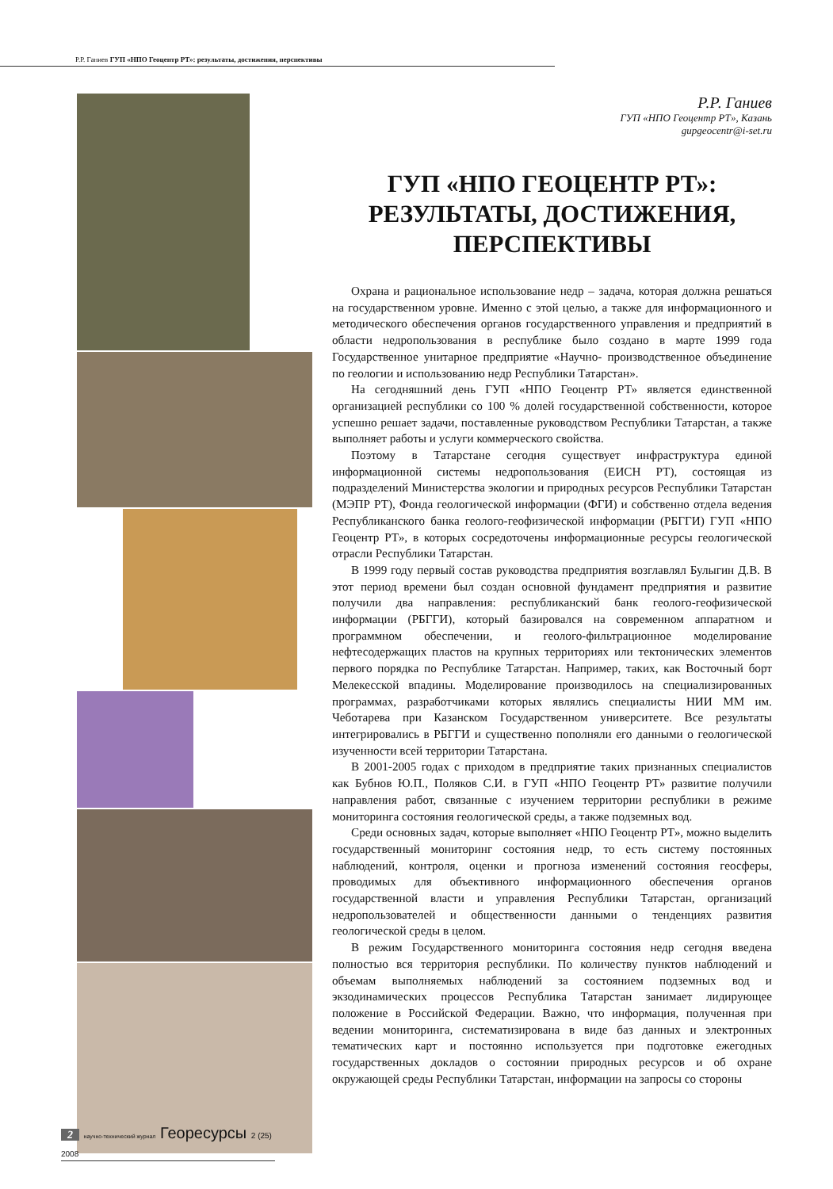Р.Р. Ганиев ГУП «НПО Геоцентр РТ»: результаты, достижения, перспективы
Р.Р. Ганиев
ГУП «НПО Геоцентр РТ», Казань
gupgeocentr@i-set.ru
ГУП «НПО ГЕОЦЕНТР РТ»:
РЕЗУЛЬТАТЫ, ДОСТИЖЕНИЯ,
ПЕРСПЕКТИВЫ
Охрана и рациональное использование недр – задача, которая должна решаться на государственном уровне. Именно с этой целью, а также для информационного и методического обеспечения органов государственного управления и предприятий в области недропользования в республике было создано в марте 1999 года Государственное унитарное предприятие «Научно- производственное объединение по геологии и использованию недр Республики Татарстан».
На сегодняшний день ГУП «НПО Геоцентр РТ» является единственной организацией республики со 100 % долей государственной собственности, которое успешно решает задачи, поставленные руководством Республики Татарстан, а также выполняет работы и услуги коммерческого свойства.
Поэтому в Татарстане сегодня существует инфраструктура единой информационной системы недропользования (ЕИСН РТ), состоящая из подразделений Министерства экологии и природных ресурсов Республики Татарстан (МЭПР РТ), Фонда геологической информации (ФГИ) и собственно отдела ведения Республиканского банка геолого-геофизической информации (РБГГИ) ГУП «НПО Геоцентр РТ», в которых сосредоточены информационные ресурсы геологической отрасли Республики Татарстан.
В 1999 году первый состав руководства предприятия возглавлял Булыгин Д.В. В этот период времени был создан основной фундамент предприятия и развитие получили два направления: республиканский банк геолого-геофизической информации (РБГГИ), который базировался на современном аппаратном и программном обеспечении, и геолого-фильтрационное моделирование нефтесодержащих пластов на крупных территориях или тектонических элементов первого порядка по Республике Татарстан. Например, таких, как Восточный борт Мелекесской впадины. Моделирование производилось на специализированных программах, разработчиками которых являлись специалисты НИИ ММ им. Чеботарева при Казанском Государственном университете. Все результаты интегрировались в РБГГИ и существенно пополняли его данными о геологической изученности всей территории Татарстана.
В 2001-2005 годах с приходом в предприятие таких признанных специалистов как Бубнов Ю.П., Поляков С.И. в ГУП «НПО Геоцентр РТ» развитие получили направления работ, связанные с изучением территории республики в режиме мониторинга состояния геологической среды, а также подземных вод.
Среди основных задач, которые выполняет «НПО Геоцентр РТ», можно выделить государственный мониторинг состояния недр, то есть систему постоянных наблюдений, контроля, оценки и прогноза изменений состояния геосферы, проводимых для объективного информационного обеспечения органов государственной власти и управления Республики Татарстан, организаций недропользователей и общественности данными о тенденциях развития геологической среды в целом.
В режим Государственного мониторинга состояния недр сегодня введена полностью вся территория республики. По количеству пунктов наблюдений и объемам выполняемых наблюдений за состоянием подземных вод и экзодинамических процессов Республика Татарстан занимает лидирующее положение в Российской Федерации. Важно, что информация, полученная при ведении мониторинга, систематизирована в виде баз данных и электронных тематических карт и постоянно используется при подготовке ежегодных государственных докладов о состоянии природных ресурсов и об охране окружающей среды Республики Татарстан, информации на запросы со стороны
2 научно-технический журнал Георесурсы 2 (25) 2008